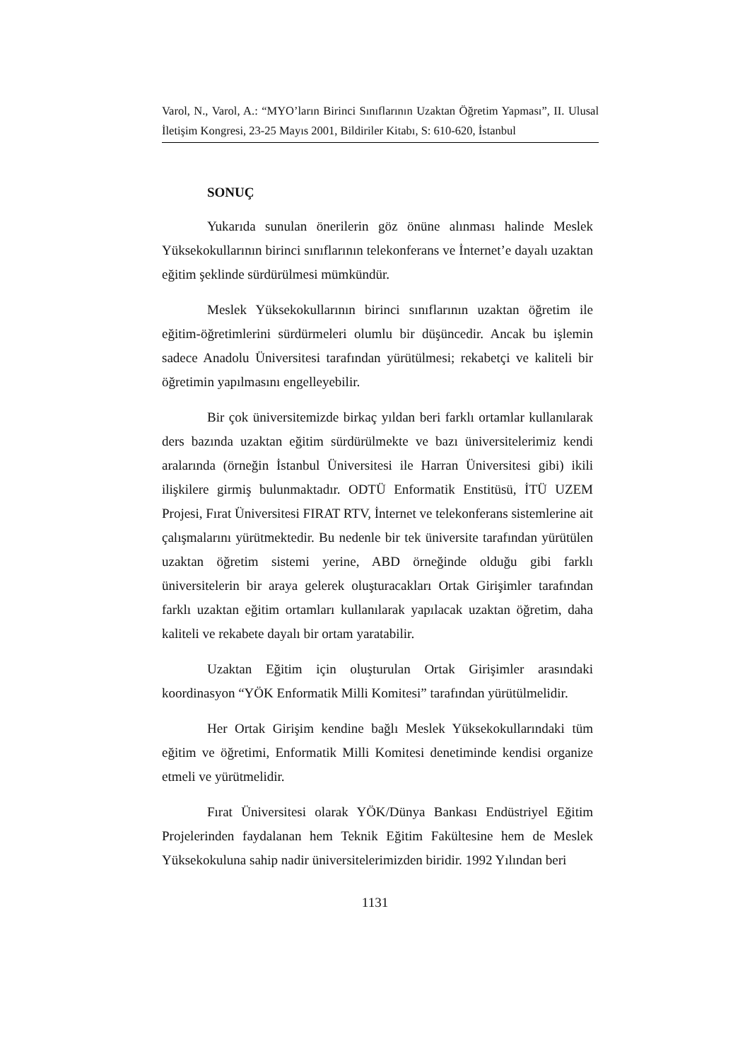Varol, N., Varol, A.: “MYO’ların Birinci Sınıflarının Uzaktan Öğretim Yapması”, II. Ulusal İletişim Kongresi, 23-25 Mayıs 2001, Bildiriler Kitabı, S: 610-620, İstanbul
SONUÇ
Yukarıda sunulan önerilerin göz önüne alınması halinde Meslek Yüksekokullarının birinci sınıflarının telekonferans ve İnternet’e dayalı uzaktan eğitim şeklinde sürdürülmesi mümkündür.
Meslek Yüksekokullarının birinci sınıflarının uzaktan öğretim ile eğitim-öğretimlerini sürdürmeleri olumlu bir düşüncedir. Ancak bu işlemin sadece Anadolu Üniversitesi tarafından yürütülmesi; rekabetçi ve kaliteli bir öğretimin yapılmasını engelleyebilir.
Bir çok üniversitemizde birkaç yıldan beri farklı ortamlar kullanılarak ders bazında uzaktan eğitim sürdürülmekte ve bazı üniversitelerimiz kendi aralarında (örneğin İstanbul Üniversitesi ile Harran Üniversitesi gibi) ikili ilişkilere girmiş bulunmaktadır. ODTÜ Enformatik Enstitüsü, İTÜ UZEM Projesi, Fırat Üniversitesi FIRAT RTV, İnternet ve telekonferans sistemlerine ait çalışmalarını yürütmektedir. Bu nedenle bir tek üniversite tarafından yürütülen uzaktan öğretim sistemi yerine, ABD örneğinde olduğu gibi farklı üniversitelerin bir araya gelerek oluşturacakları Ortak Girişimler tarafından farklı uzaktan eğitim ortamları kullanılarak yapılacak uzaktan öğretim, daha kaliteli ve rekabete dayalı bir ortam yaratabilir.
Uzaktan Eğitim için oluşturulan Ortak Girişimler arasındaki koordinasyon “YÖK Enformatik Milli Komitesi” tarafından yürütülmelidir.
Her Ortak Girişim kendine bağlı Meslek Yüksekokullarındaki tüm eğitim ve öğretimi, Enformatik Milli Komitesi denetiminde kendisi organize etmeli ve yürütmelidir.
Fırat Üniversitesi olarak YÖK/Dünya Bankası Endüstriyel Eğitim Projelerinden faydalanan hem Teknik Eğitim Fakültesine hem de Meslek Yüksekokuluna sahip nadir üniversitelerimizden biridir. 1992 Yılından beri
1131